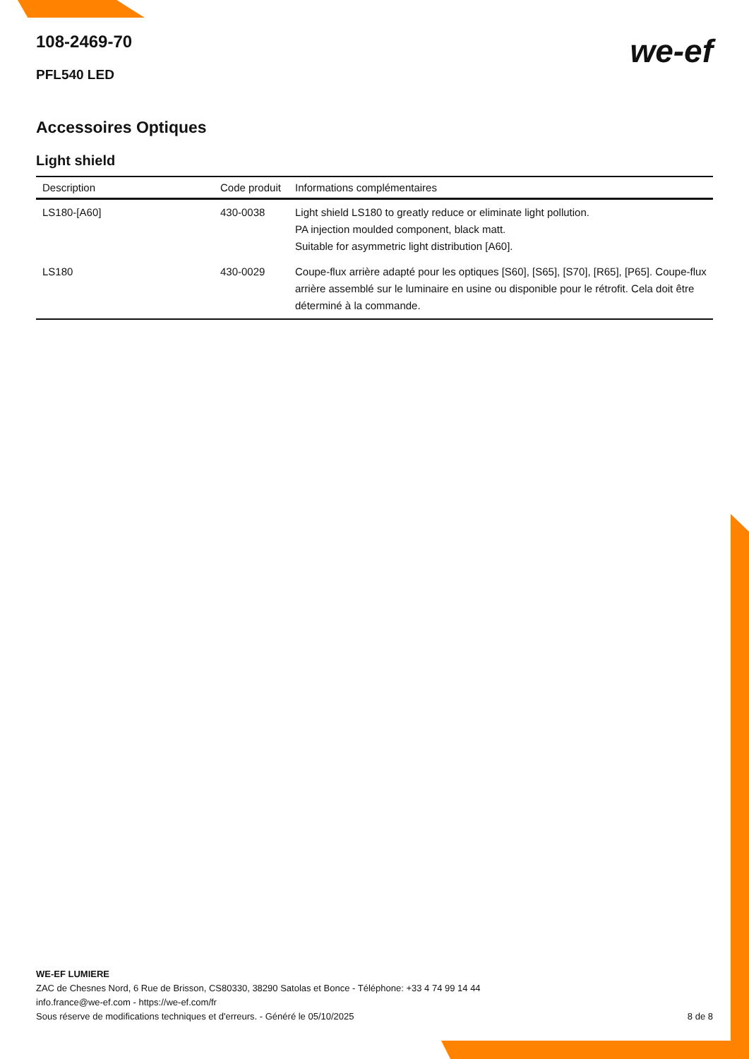we-ef
108-2469-70
PFL540 LED
Accessoires Optiques
Light shield
| Description | Code produit | Informations complémentaires |
| --- | --- | --- |
| LS180-[A60] | 430-0038 | Light shield LS180 to greatly reduce or eliminate light pollution. PA injection moulded component, black matt. Suitable for asymmetric light distribution [A60]. |
| LS180 | 430-0029 | Coupe-flux arrière adapté pour les optiques [S60], [S65], [S70], [R65], [P65]. Coupe-flux arrière assemblé sur le luminaire en usine ou disponible pour le rétrofit. Cela doit être déterminé à la commande. |
WE-EF LUMIERE
ZAC de Chesnes Nord, 6 Rue de Brisson, CS80330, 38290 Satolas et Bonce - Téléphone: +33 4 74 99 14 44
info.france@we-ef.com - https://we-ef.com/fr
8 de 8 Sous réserve de modifications techniques et d'erreurs. - Généré le 05/10/2025